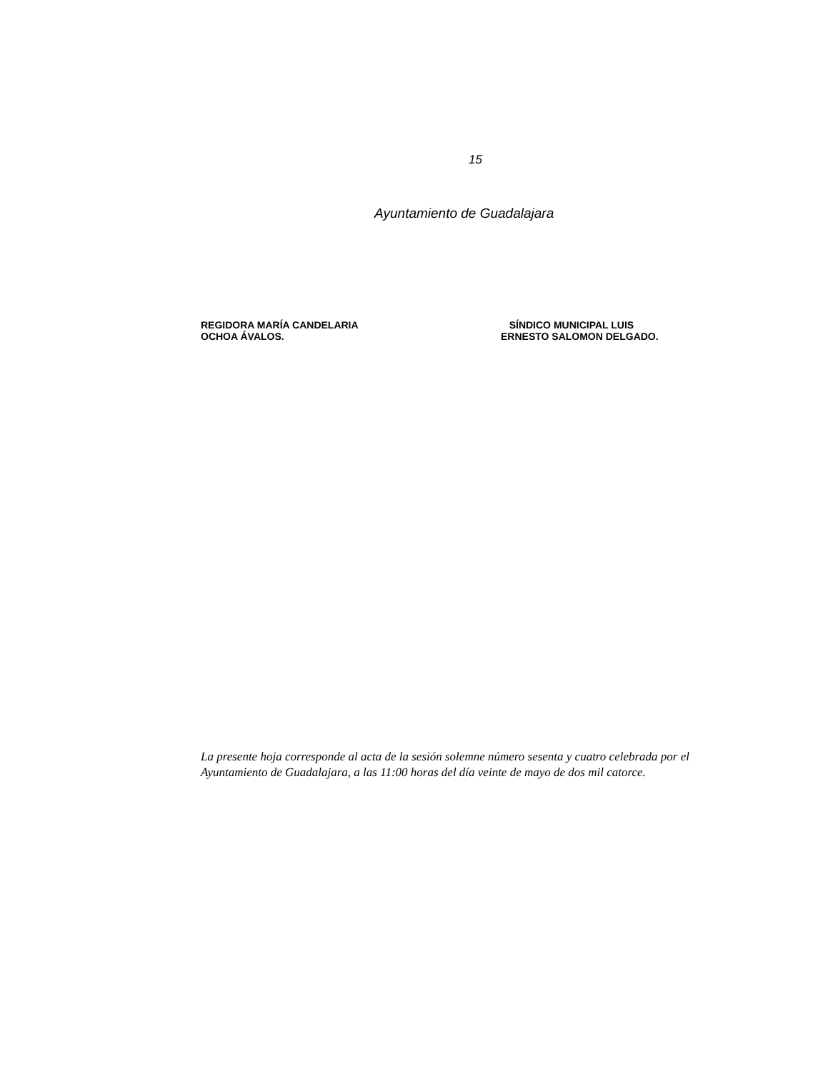15
Ayuntamiento de Guadalajara
REGIDORA MARÍA CANDELARIA
OCHOA ÁVALOS.
SÍNDICO MUNICIPAL LUIS
ERNESTO SALOMON DELGADO.
La presente hoja corresponde al acta de la sesión solemne número sesenta y cuatro celebrada por el
Ayuntamiento de Guadalajara, a las 11:00 horas del día veinte de mayo de dos mil catorce.